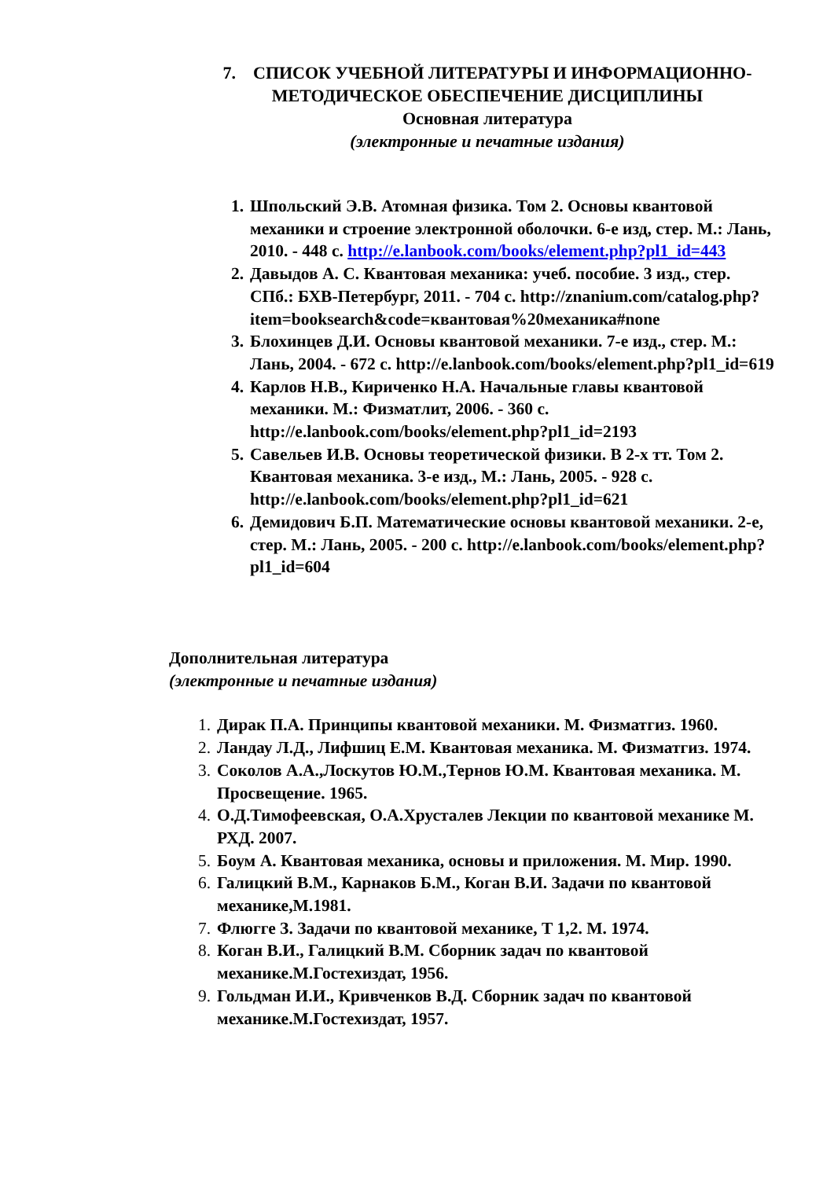7. СПИСОК УЧЕБНОЙ ЛИТЕРАТУРЫ И ИНФОРМАЦИОННО-МЕТОДИЧЕСКОЕ ОБЕСПЕЧЕНИЕ ДИСЦИПЛИНЫ
Основная литература
(электронные и печатные издания)
1. Шпольский Э.В. Атомная физика. Том 2. Основы квантовой механики и строение электронной оболочки. 6-е изд, стер. М.: Лань, 2010. - 448 с. http://e.lanbook.com/books/element.php?pl1_id=443
2. Давыдов А. С. Квантовая механика: учеб. пособие. 3 изд., стер. СПб.: БХВ-Петербург, 2011. - 704 с. http://znanium.com/catalog.php?item=booksearch&code=квантовая%20механика#none
3. Блохинцев Д.И. Основы квантовой механики. 7-е изд., стер. М.: Лань, 2004. - 672 с. http://e.lanbook.com/books/element.php?pl1_id=619
4. Карлов Н.В., Кириченко Н.А. Начальные главы квантовой механики. М.: Физматлит, 2006. - 360 с. http://e.lanbook.com/books/element.php?pl1_id=2193
5. Савельев И.В. Основы теоретической физики. В 2-х тт. Том 2. Квантовая механика. 3-е изд., М.: Лань, 2005. - 928 с. http://e.lanbook.com/books/element.php?pl1_id=621
6. Демидович Б.П. Математические основы квантовой механики. 2-е, стер. М.: Лань, 2005. - 200 с. http://e.lanbook.com/books/element.php?pl1_id=604
Дополнительная литература
(электронные и печатные издания)
1. Дирак П.А. Принципы квантовой механики. М. Физматгиз. 1960.
2. Ландау Л.Д., Лифшиц Е.М. Квантовая механика. М. Физматгиз. 1974.
3. Соколов А.А.,Лоскутов Ю.М.,Тернов Ю.М. Квантовая механика. М. Просвещение. 1965.
4. О.Д.Тимофеевская, О.А.Хрусталев Лекции по квантовой механике М. РХД. 2007.
5. Боум А. Квантовая механика, основы и приложения. М. Мир. 1990.
6. Галицкий В.М., Карнаков Б.М., Коган В.И. Задачи по квантовой механике,М.1981.
7. Флюгге З. Задачи по квантовой механике, Т 1,2. М. 1974.
8. Коган В.И., Галицкий В.М. Сборник задач по квантовой механике.М.Гостехиздат, 1956.
9. Гольдман И.И., Кривченков В.Д. Сборник задач по квантовой механике.М.Гостехиздат, 1957.